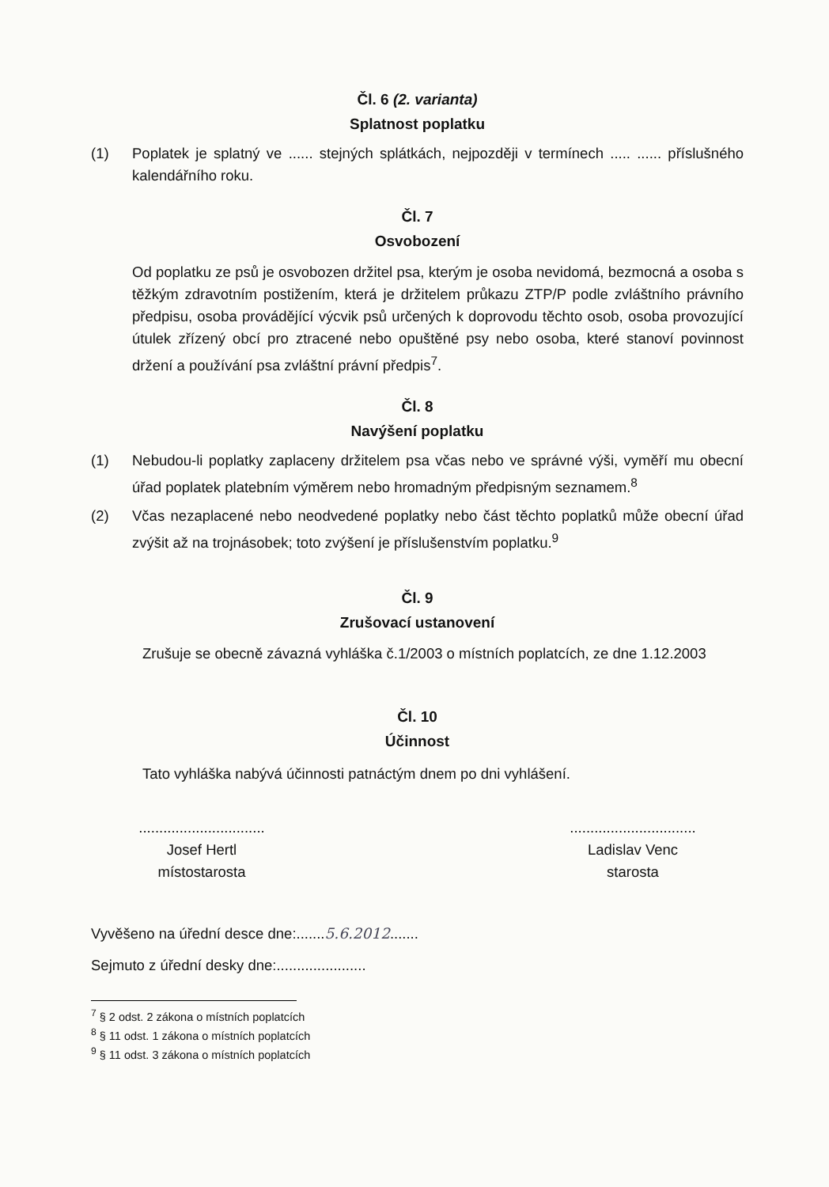Čl. 6 (2. varianta)
Splatnost poplatku
(1) Poplatek je splatný ve ...... stejných splátkách, nejpozději v termínech ..... ...... příslušného kalendářního roku.
Čl. 7
Osvobození
Od poplatku ze psů je osvobozen držitel psa, kterým je osoba nevidomá, bezmocná a osoba s těžkým zdravotním postižením, která je držitelem průkazu ZTP/P podle zvláštního právního předpisu, osoba provádějící výcvik psů určených k doprovodu těchto osob, osoba provozující útulek zřízený obcí pro ztracené nebo opuštěné psy nebo osoba, které stanoví povinnost držení a používání psa zvláštní právní předpis<sup>7</sup>.
Čl. 8
Navýšení poplatku
(1) Nebudou-li poplatky zaplaceny držitelem psa včas nebo ve správné výši, vyměří mu obecní úřad poplatek platebním výměrem nebo hromadným předpisným seznamem.<sup>8</sup>
(2) Včas nezaplacené nebo neodvedené poplatky nebo část těchto poplatků může obecní úřad zvýšit až na trojnásobek; toto zvýšení je příslušenstvím poplatku.<sup>9</sup>
Čl. 9
Zrušovací ustanovení
Zrušuje se obecně závazná vyhláška č.1/2003 o místních poplatcích, ze dne 1.12.2003
Čl. 10
Účinnost
Tato vyhláška nabývá účinnosti patnáctým dnem po dni vyhlášení.
...............................
Josef Hertl
místostarosta
...............................
Ladislav Venc
starosta
Vyvěšeno na úřední desce dne:.......5.6.2012.......
Sejmuto z úřední desky dne:......................
<sup>7</sup> § 2 odst. 2 zákona o místních poplatcích
<sup>8</sup> § 11 odst. 1 zákona o místních poplatcích
<sup>9</sup> § 11 odst. 3 zákona o místních poplatcích